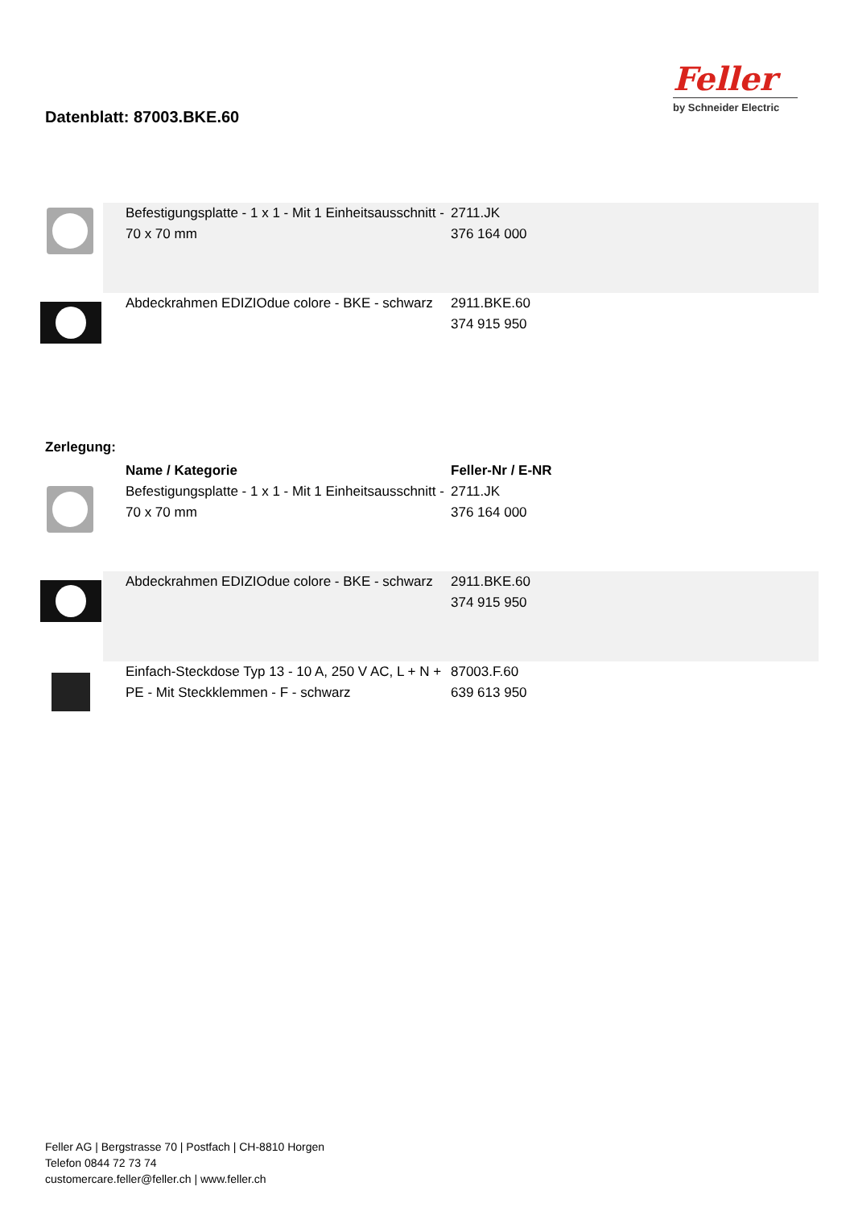Datenblatt: 87003.BKE.60
Feller
by Schneider Electric
| | Befestigungsplatte - 1 x 1 - Mit 1 Einheitsausschnitt - 70 x 70 mm | 2711.JK 376 164 000 |
| | Abdeckrahmen EDIZIOdue colore - BKE - schwarz | 2911.BKE.60 374 915 950 |
Zerlegung:
| | Name / Kategorie | Feller-Nr / E-NR |
| | Befestigungsplatte - 1 x 1 - Mit 1 Einheitsausschnitt - 70 x 70 mm | 2711.JK 376 164 000 |
| | Abdeckrahmen EDIZIOdue colore - BKE - schwarz | 2911.BKE.60 374 915 950 |
| | Einfach-Steckdose Typ 13 - 10 A, 250 V AC, L + N + PE - Mit Steckklemmen - F - schwarz | 87003.F.60 639 613 950 |
Feller AG | Bergstrasse 70 | Postfach | CH-8810 Horgen
Telefon 0844 72 73 74
customercare.feller@feller.ch | www.feller.ch